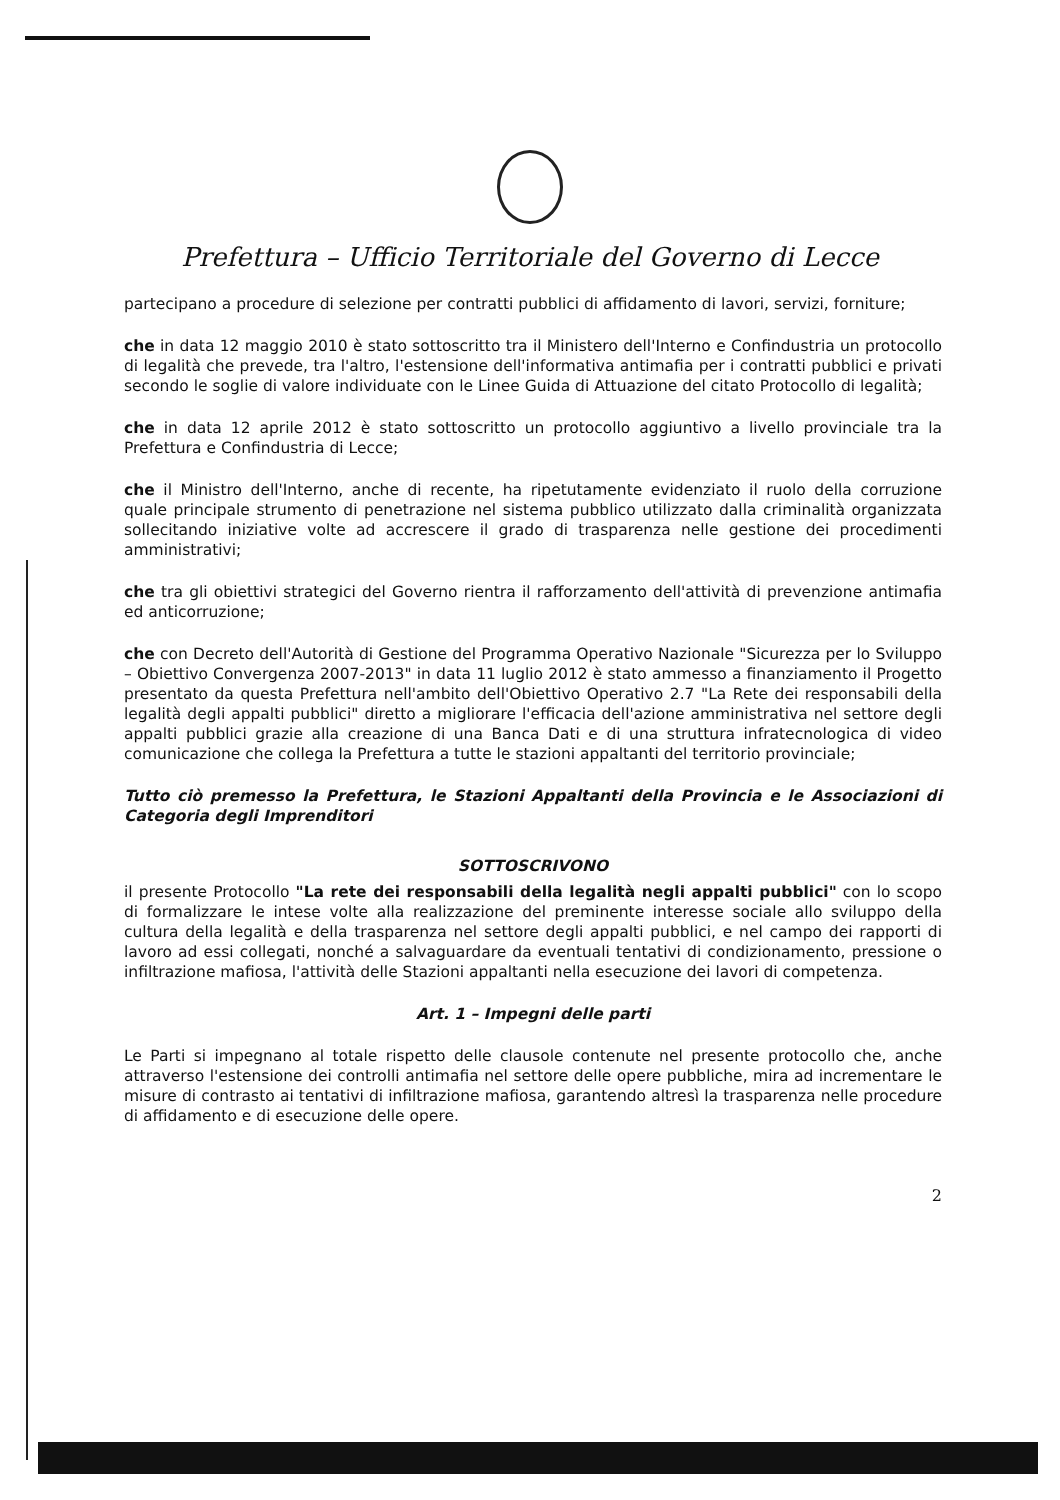Prefettura – Ufficio Territoriale del Governo di Lecce
partecipano a procedure di selezione per contratti pubblici di affidamento di lavori, servizi, forniture;
che in data 12 maggio 2010 è stato sottoscritto tra il Ministero dell'Interno e Confindustria un protocollo di legalità che prevede, tra l'altro, l'estensione dell'informativa antimafia per i contratti pubblici e privati secondo le soglie di valore individuate con le Linee Guida di Attuazione del citato Protocollo di legalità;
che in data 12 aprile 2012 è stato sottoscritto un protocollo aggiuntivo a livello provinciale tra la Prefettura e Confindustria di Lecce;
che il Ministro dell'Interno, anche di recente, ha ripetutamente evidenziato il ruolo della corruzione quale principale strumento di penetrazione nel sistema pubblico utilizzato dalla criminalità organizzata sollecitando iniziative volte ad accrescere il grado di trasparenza nelle gestione dei procedimenti amministrativi;
che tra gli obiettivi strategici del Governo rientra il rafforzamento dell'attività di prevenzione antimafia ed anticorruzione;
che con Decreto dell'Autorità di Gestione del Programma Operativo Nazionale "Sicurezza per lo Sviluppo – Obiettivo Convergenza 2007-2013" in data 11 luglio 2012 è stato ammesso a finanziamento il Progetto presentato da questa Prefettura nell'ambito dell'Obiettivo Operativo 2.7 "La Rete dei responsabili della legalità degli appalti pubblici" diretto a migliorare l'efficacia dell'azione amministrativa nel settore degli appalti pubblici grazie alla creazione di una Banca Dati e di una struttura infratecnologica di video comunicazione che collega la Prefettura a tutte le stazioni appaltanti del territorio provinciale;
Tutto ciò premesso la Prefettura, le Stazioni Appaltanti della Provincia e le Associazioni di Categoria degli Imprenditori
SOTTOSCRIVONO
il presente Protocollo "La rete dei responsabili della legalità negli appalti pubblici" con lo scopo di formalizzare le intese volte alla realizzazione del preminente interesse sociale allo sviluppo della cultura della legalità e della trasparenza nel settore degli appalti pubblici, e nel campo dei rapporti di lavoro ad essi collegati, nonché a salvaguardare da eventuali tentativi di condizionamento, pressione o infiltrazione mafiosa, l'attività delle Stazioni appaltanti nella esecuzione dei lavori di competenza.
Art. 1 – Impegni delle parti
Le Parti si impegnano al totale rispetto delle clausole contenute nel presente protocollo che, anche attraverso l'estensione dei controlli antimafia nel settore delle opere pubbliche, mira ad incrementare le misure di contrasto ai tentativi di infiltrazione mafiosa, garantendo altresì la trasparenza nelle procedure di affidamento e di esecuzione delle opere.
2